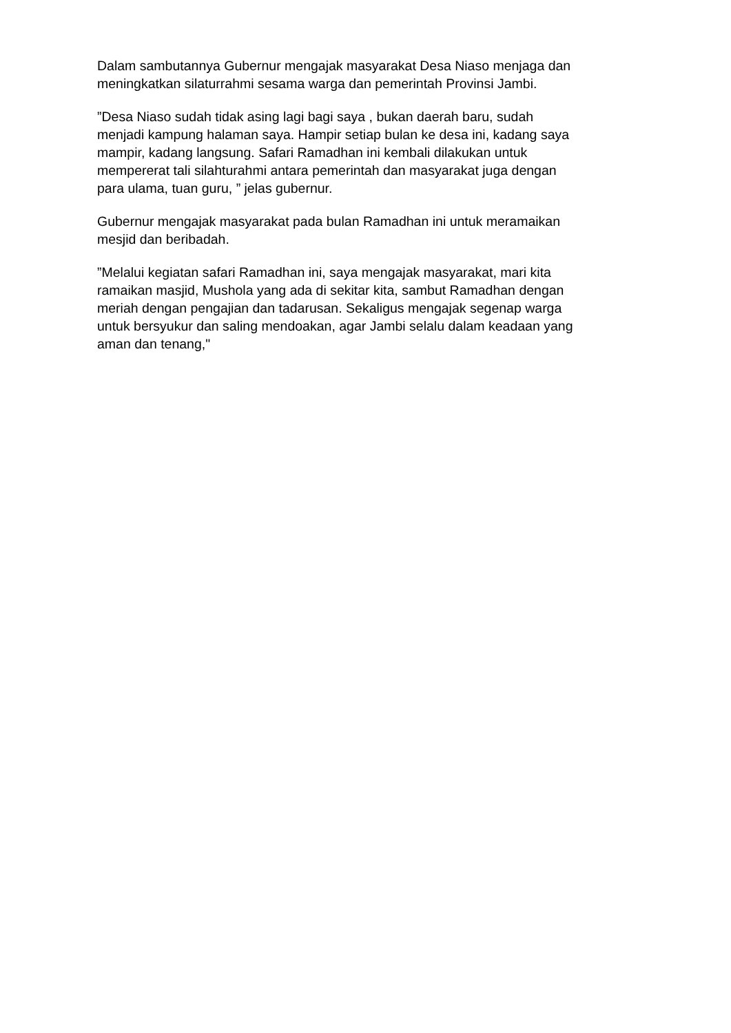Dalam sambutannya Gubernur mengajak masyarakat Desa Niaso menjaga dan meningkatkan silaturrahmi sesama warga dan pemerintah Provinsi Jambi.
”Desa Niaso sudah tidak asing lagi bagi saya , bukan daerah baru, sudah menjadi kampung halaman saya. Hampir setiap bulan ke desa ini, kadang saya mampir, kadang langsung. Safari Ramadhan ini kembali dilakukan untuk mempererat tali silahturahmi antara pemerintah dan masyarakat juga dengan para ulama, tuan guru, ” jelas gubernur.
Gubernur mengajak masyarakat pada bulan Ramadhan ini untuk meramaikan mesjid dan beribadah.
”Melalui kegiatan safari Ramadhan ini, saya mengajak masyarakat, mari kita ramaikan masjid, Mushola yang ada di sekitar kita, sambut Ramadhan dengan meriah dengan pengajian dan tadarusan. Sekaligus mengajak segenap warga untuk bersyukur dan saling mendoakan, agar Jambi selalu dalam keadaan yang aman dan tenang,"